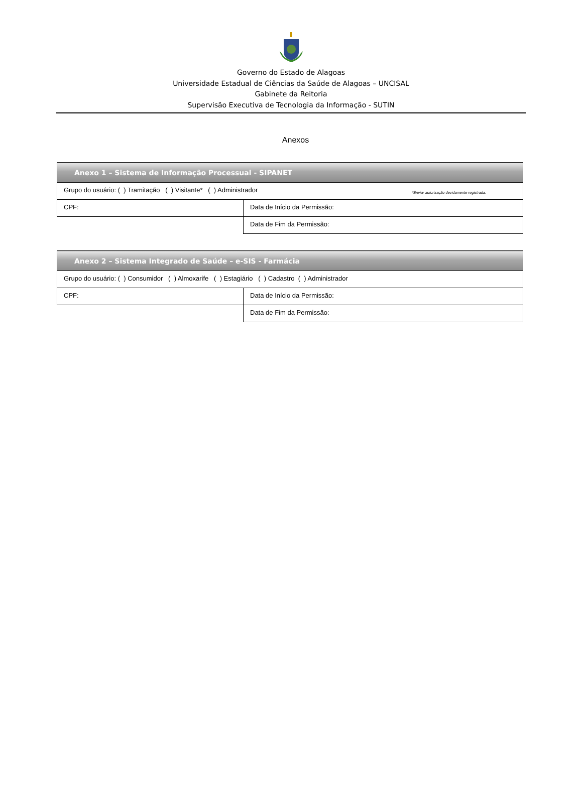Governo do Estado de Alagoas
Universidade Estadual de Ciências da Saúde de Alagoas – UNCISAL
Gabinete da Reitoria
Supervisão Executiva de Tecnologia da Informação - SUTIN
Anexos
| Anexo 1 – Sistema de Informação Processual - SIPANET | |
| --- | --- |
| Grupo do usuário: ( ) Tramitação ( ) Visitante* ( ) Administrador *Enviar autorização devidamente registrada. | |
| CPF: | Data de Início da Permissão: |
| | Data de Fim da Permissão: |
| Anexo 2 – Sistema Integrado de Saúde – e-SIS - Farmácia | |
| --- | --- |
| Grupo do usuário: ( ) Consumidor ( ) Almoxarife ( ) Estagiário ( ) Cadastro ( ) Administrador | |
| CPF: | Data de Início da Permissão: |
| | Data de Fim da Permissão: |